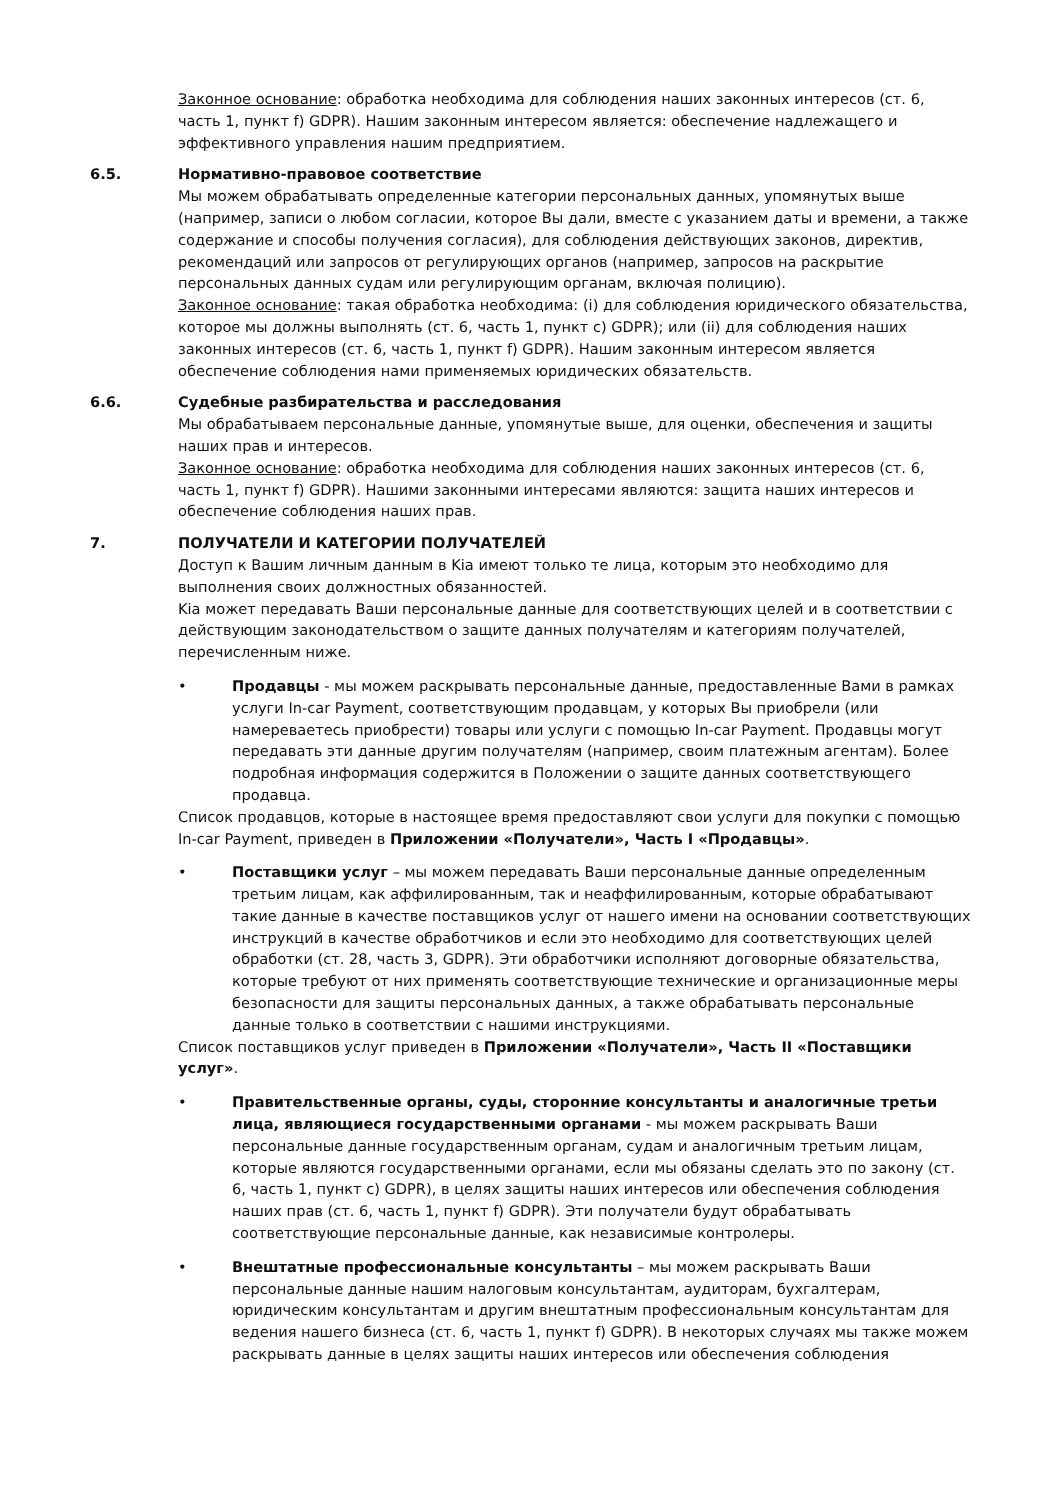Законное основание: обработка необходима для соблюдения наших законных интересов (ст. 6, часть 1, пункт f) GDPR). Нашим законным интересом является: обеспечение надлежащего и эффективного управления нашим предприятием.
6.5. Нормативно-правовое соответствие
Мы можем обрабатывать определенные категории персональных данных, упомянутых выше (например, записи о любом согласии, которое Вы дали, вместе с указанием даты и времени, а также содержание и способы получения согласия), для соблюдения действующих законов, директив, рекомендаций или запросов от регулирующих органов (например, запросов на раскрытие персональных данных судам или регулирующим органам, включая полицию).
Законное основание: такая обработка необходима: (i) для соблюдения юридического обязательства, которое мы должны выполнять (ст. 6, часть 1, пункт c) GDPR); или (ii) для соблюдения наших законных интересов (ст. 6, часть 1, пункт f) GDPR). Нашим законным интересом является обеспечение соблюдения нами применяемых юридических обязательств.
6.6. Судебные разбирательства и расследования
Мы обрабатываем персональные данные, упомянутые выше, для оценки, обеспечения и защиты наших прав и интересов.
Законное основание: обработка необходима для соблюдения наших законных интересов (ст. 6, часть 1, пункт f) GDPR). Нашими законными интересами являются: защита наших интересов и обеспечение соблюдения наших прав.
7. ПОЛУЧАТЕЛИ И КАТЕГОРИИ ПОЛУЧАТЕЛЕЙ
Доступ к Вашим личным данным в Kia имеют только те лица, которым это необходимо для выполнения своих должностных обязанностей.
Kia может передавать Ваши персональные данные для соответствующих целей и в соответствии с действующим законодательством о защите данных получателям и категориям получателей, перечисленным ниже.
• Продавцы - мы можем раскрывать персональные данные, предоставленные Вами в рамках услуги In-car Payment, соответствующим продавцам, у которых Вы приобрели (или намереваетесь приобрести) товары или услуги с помощью In-car Payment. Продавцы могут передавать эти данные другим получателям (например, своим платежным агентам). Более подробная информация содержится в Положении о защите данных соответствующего продавца.
Список продавцов, которые в настоящее время предоставляют свои услуги для покупки с помощью In-car Payment, приведен в Приложении «Получатели», Часть I «Продавцы».
• Поставщики услуг – мы можем передавать Ваши персональные данные определенным третьим лицам, как аффилированным, так и неаффилированным, которые обрабатывают такие данные в качестве поставщиков услуг от нашего имени на основании соответствующих инструкций в качестве обработчиков и если это необходимо для соответствующих целей обработки (ст. 28, часть 3, GDPR). Эти обработчики исполняют договорные обязательства, которые требуют от них применять соответствующие технические и организационные меры безопасности для защиты персональных данных, а также обрабатывать персональные данные только в соответствии с нашими инструкциями.
Список поставщиков услуг приведен в Приложении «Получатели», Часть II «Поставщики услуг».
• Правительственные органы, суды, сторонние консультанты и аналогичные третьи лица, являющиеся государственными органами - мы можем раскрывать Ваши персональные данные государственным органам, судам и аналогичным третьим лицам, которые являются государственными органами, если мы обязаны сделать это по закону (ст. 6, часть 1, пункт c) GDPR), в целях защиты наших интересов или обеспечения соблюдения наших прав (ст. 6, часть 1, пункт f) GDPR). Эти получатели будут обрабатывать соответствующие персональные данные, как независимые контролеры.
• Внештатные профессиональные консультанты – мы можем раскрывать Ваши персональные данные нашим налоговым консультантам, аудиторам, бухгалтерам, юридическим консультантам и другим внештатным профессиональным консультантам для ведения нашего бизнеса (ст. 6, часть 1, пункт f) GDPR). В некоторых случаях мы также можем раскрывать данные в целях защиты наших интересов или обеспечения соблюдения